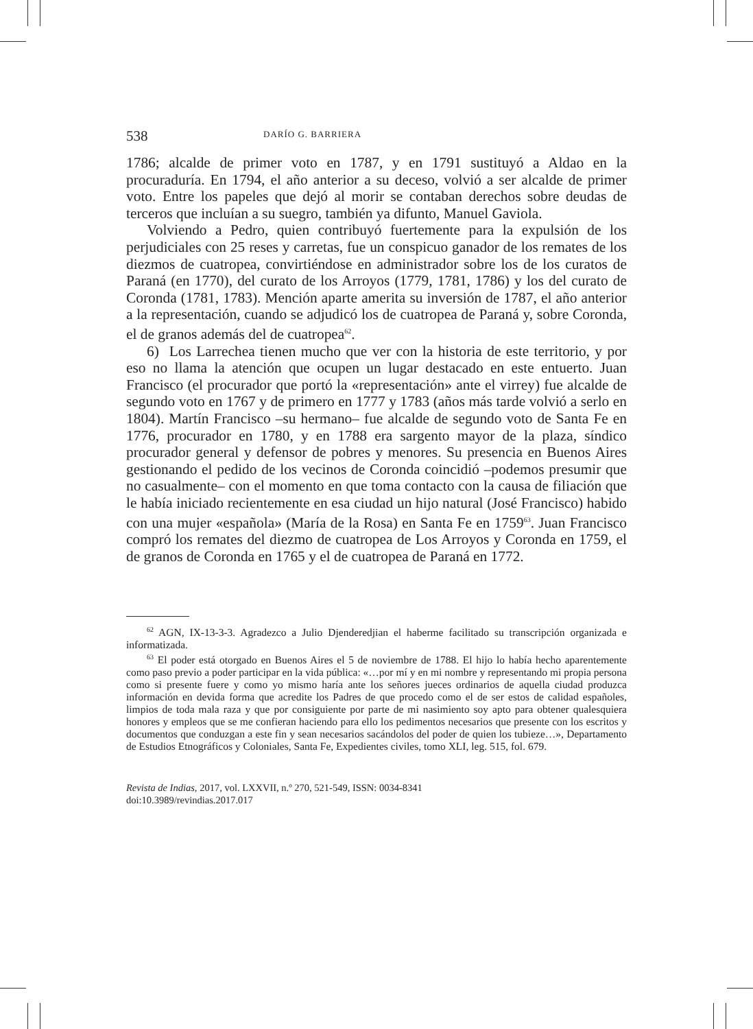538 DARÍO G. BARRIERA
1786; alcalde de primer voto en 1787, y en 1791 sustituyó a Aldao en la procuraduría. En 1794, el año anterior a su deceso, volvió a ser alcalde de primer voto. Entre los papeles que dejó al morir se contaban derechos sobre deudas de terceros que incluían a su suegro, también ya difunto, Manuel Gaviola.
Volviendo a Pedro, quien contribuyó fuertemente para la expulsión de los perjudiciales con 25 reses y carretas, fue un conspicuo ganador de los remates de los diezmos de cuatropea, convirtiéndose en administrador sobre los de los curatos de Paraná (en 1770), del curato de los Arroyos (1779, 1781, 1786) y los del curato de Coronda (1781, 1783). Mención aparte amerita su inversión de 1787, el año anterior a la representación, cuando se adjudicó los de cuatropea de Paraná y, sobre Coronda, el de granos además del de cuatropea<sup>62</sup>.
6) Los Larrechea tienen mucho que ver con la historia de este territorio, y por eso no llama la atención que ocupen un lugar destacado en este entuerto. Juan Francisco (el procurador que portó la «representación» ante el virrey) fue alcalde de segundo voto en 1767 y de primero en 1777 y 1783 (años más tarde volvió a serlo en 1804). Martín Francisco –su hermano– fue alcalde de segundo voto de Santa Fe en 1776, procurador en 1780, y en 1788 era sargento mayor de la plaza, síndico procurador general y defensor de pobres y menores. Su presencia en Buenos Aires gestionando el pedido de los vecinos de Coronda coincidió –podemos presumir que no casualmente– con el momento en que toma contacto con la causa de filiación que le había iniciado recientemente en esa ciudad un hijo natural (José Francisco) habido con una mujer «española» (María de la Rosa) en Santa Fe en 1759<sup>63</sup>. Juan Francisco compró los remates del diezmo de cuatropea de Los Arroyos y Coronda en 1759, el de granos de Coronda en 1765 y el de cuatropea de Paraná en 1772.
<sup>62</sup> AGN, IX-13-3-3. Agradezco a Julio Djenderedjian el haberme facilitado su transcripción organizada e informatizada.
<sup>63</sup> El poder está otorgado en Buenos Aires el 5 de noviembre de 1788. El hijo lo había hecho aparentemente como paso previo a poder participar en la vida pública: «…por mí y en mi nombre y representando mi propia persona como si presente fuere y como yo mismo haría ante los señores jueces ordinarios de aquella ciudad produzca información en devida forma que acredite los Padres de que procedo como el de ser estos de calidad españoles, limpios de toda mala raza y que por consiguiente por parte de mi nasimiento soy apto para obtener qualesquiera honores y empleos que se me confieran haciendo para ello los pedimentos necesarios que presente con los escritos y documentos que conduzgan a este fin y sean necesarios sacándolos del poder de quien los tubieze…», Departamento de Estudios Etnográficos y Coloniales, Santa Fe, Expedientes civiles, tomo XLI, leg. 515, fol. 679.
Revista de Indias, 2017, vol. LXXVII, n.º 270, 521-549, ISSN: 0034-8341
doi:10.3989/revindias.2017.017